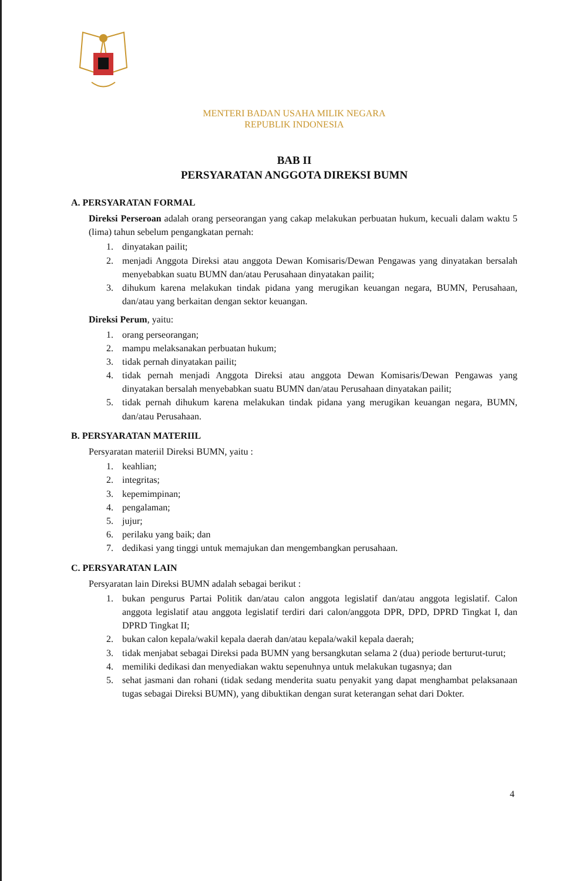MENTERI BADAN USAHA MILIK NEGARA
REPUBLIK INDONESIA
BAB II
PERSYARATAN ANGGOTA DIREKSI BUMN
A. PERSYARATAN FORMAL
Direksi Perseroan adalah orang perseorangan yang cakap melakukan perbuatan hukum, kecuali dalam waktu 5 (lima) tahun sebelum pengangkatan pernah:
1. dinyatakan pailit;
2. menjadi Anggota Direksi atau anggota Dewan Komisaris/Dewan Pengawas yang dinyatakan bersalah menyebabkan suatu BUMN dan/atau Perusahaan dinyatakan pailit;
3. dihukum karena melakukan tindak pidana yang merugikan keuangan negara, BUMN, Perusahaan, dan/atau yang berkaitan dengan sektor keuangan.
Direksi Perum, yaitu:
1. orang perseorangan;
2. mampu melaksanakan perbuatan hukum;
3. tidak pernah dinyatakan pailit;
4. tidak pernah menjadi Anggota Direksi atau anggota Dewan Komisaris/Dewan Pengawas yang dinyatakan bersalah menyebabkan suatu BUMN dan/atau Perusahaan dinyatakan pailit;
5. tidak pernah dihukum karena melakukan tindak pidana yang merugikan keuangan negara, BUMN, dan/atau Perusahaan.
B. PERSYARATAN MATERIIL
Persyaratan materiil Direksi BUMN, yaitu :
1. keahlian;
2. integritas;
3. kepemimpinan;
4. pengalaman;
5. jujur;
6. perilaku yang baik; dan
7. dedikasi yang tinggi untuk memajukan dan mengembangkan perusahaan.
C. PERSYARATAN LAIN
Persyaratan lain Direksi BUMN adalah sebagai berikut :
1. bukan pengurus Partai Politik dan/atau calon anggota legislatif dan/atau anggota legislatif. Calon anggota legislatif atau anggota legislatif terdiri dari calon/anggota DPR, DPD, DPRD Tingkat I, dan DPRD Tingkat II;
2. bukan calon kepala/wakil kepala daerah dan/atau kepala/wakil kepala daerah;
3. tidak menjabat sebagai Direksi pada BUMN yang bersangkutan selama 2 (dua) periode berturut-turut;
4. memiliki dedikasi dan menyediakan waktu sepenuhnya untuk melakukan tugasnya; dan
5. sehat jasmani dan rohani (tidak sedang menderita suatu penyakit yang dapat menghambat pelaksanaan tugas sebagai Direksi BUMN), yang dibuktikan dengan surat keterangan sehat dari Dokter.
4